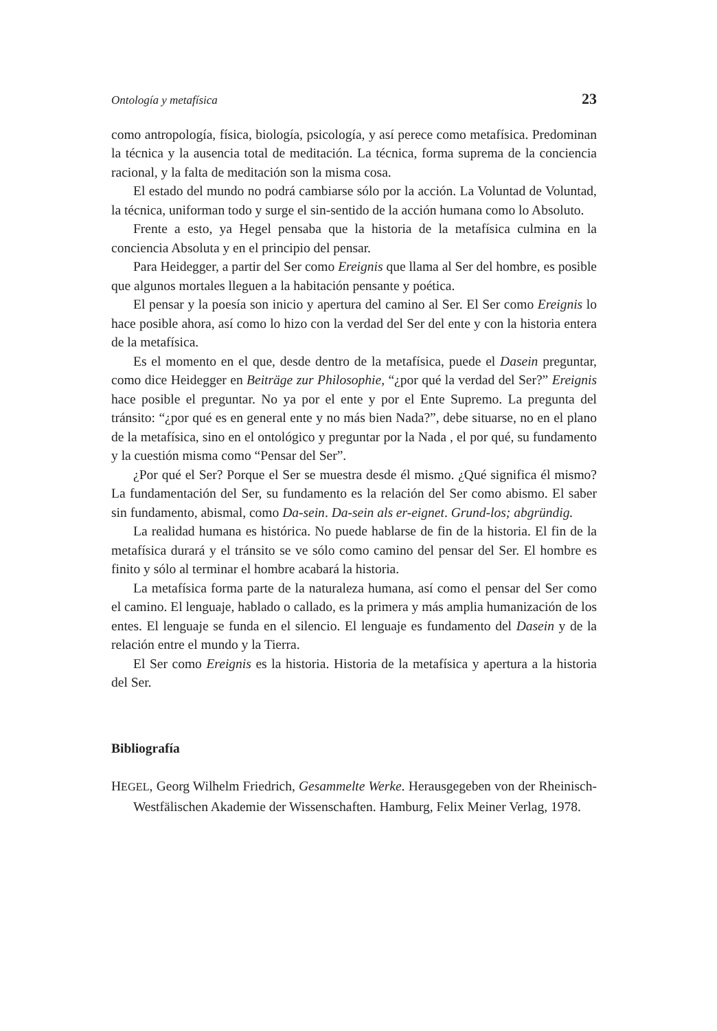Ontología y metafísica 23
como antropología, física, biología, psicología, y así perece como metafísica. Predominan la técnica y la ausencia total de meditación. La técnica, forma suprema de la conciencia racional, y la falta de meditación son la misma cosa.
El estado del mundo no podrá cambiarse sólo por la acción. La Voluntad de Voluntad, la técnica, uniforman todo y surge el sin-sentido de la acción humana como lo Absoluto.
Frente a esto, ya Hegel pensaba que la historia de la metafísica culmina en la conciencia Absoluta y en el principio del pensar.
Para Heidegger, a partir del Ser como Ereignis que llama al Ser del hombre, es posible que algunos mortales lleguen a la habitación pensante y poética.
El pensar y la poesía son inicio y apertura del camino al Ser. El Ser como Ereignis lo hace posible ahora, así como lo hizo con la verdad del Ser del ente y con la historia entera de la metafísica.
Es el momento en el que, desde dentro de la metafísica, puede el Dasein preguntar, como dice Heidegger en Beiträge zur Philosophie, “¿por qué la verdad del Ser?” Ereignis hace posible el preguntar. No ya por el ente y por el Ente Supremo. La pregunta del tránsito: “¿por qué es en general ente y no más bien Nada?”, debe situarse, no en el plano de la metafísica, sino en el ontológico y preguntar por la Nada , el por qué, su fundamento y la cuestión misma como “Pensar del Ser”.
¿Por qué el Ser? Porque el Ser se muestra desde él mismo. ¿Qué significa él mismo? La fundamentación del Ser, su fundamento es la relación del Ser como abismo. El saber sin fundamento, abismal, como Da-sein. Da-sein als er-eignet. Grund-los; abgründig.
La realidad humana es histórica. No puede hablarse de fin de la historia. El fin de la metafísica durará y el tránsito se ve sólo como camino del pensar del Ser. El hombre es finito y sólo al terminar el hombre acabará la historia.
La metafísica forma parte de la naturaleza humana, así como el pensar del Ser como el camino. El lenguaje, hablado o callado, es la primera y más amplia humanización de los entes. El lenguaje se funda en el silencio. El lenguaje es fundamento del Dasein y de la relación entre el mundo y la Tierra.
El Ser como Ereignis es la historia. Historia de la metafísica y apertura a la historia del Ser.
Bibliografía
HEGEL, Georg Wilhelm Friedrich, Gesammelte Werke. Herausgegeben von der Rheinisch-Westfälischen Akademie der Wissenschaften. Hamburg, Felix Meiner Verlag, 1978.